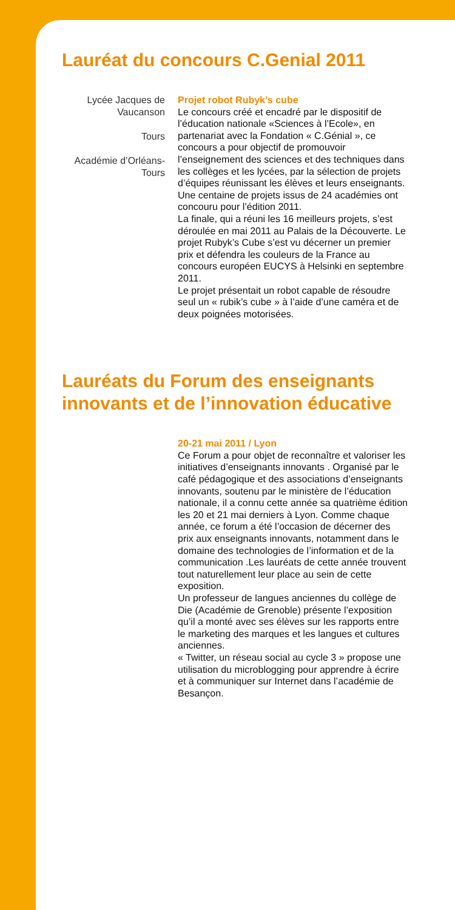Lauréat du concours C.Genial 2011
Lycée Jacques de Vaucanson
Tours
Académie d’Orléans-Tours
Projet robot Rubyk’s cube
Le concours créé et encadré par le dispositif de l’éducation nationale «Sciences à l’Ecole», en partenariat avec la Fondation « C.Génial », ce concours a pour objectif de promouvoir l’enseignement des sciences et des techniques dans les collèges et les lycées, par la sélection de projets d’équipes réunissant les élèves et leurs enseignants. Une centaine de projets issus de 24 académies ont concouru pour l’édition 2011.
La finale, qui a réuni les 16 meilleurs projets, s’est déroulée en mai 2011 au Palais de la Découverte. Le projet Rubyk’s Cube s’est vu décerner un premier prix et défendra les couleurs de la France au concours européen EUCYS à Helsinki en septembre 2011.
Le projet présentait un robot capable de résoudre seul un « rubik’s cube » à l’aide d’une caméra et de deux poignées motorisées.
Lauréats du Forum des enseignants
innovants et de l’innovation éducative
20-21 mai 2011 / Lyon
Ce Forum a pour objet de reconnaître et valoriser les initiatives d’enseignants innovants . Organisé par le café pédagogique et des associations d’enseignants innovants, soutenu par le ministère de l’éducation nationale, il a connu cette année sa quatrième édition les 20 et 21 mai derniers à Lyon. Comme chaque année, ce forum a été l’occasion de décerner des prix aux enseignants innovants, notamment dans le domaine des technologies de l’information et de la communication .Les lauréats de cette année trouvent tout naturellement leur place au sein de cette exposition.
Un professeur de langues anciennes du collège de Die (Académie de Grenoble) présente l’exposition qu’il a monté avec ses élèves sur les rapports entre le marketing des marques et les langues et cultures anciennes.
« Twitter, un réseau social au cycle 3 » propose une utilisation du microblogging pour apprendre à écrire et à communiquer sur Internet dans l’académie de Besançon.